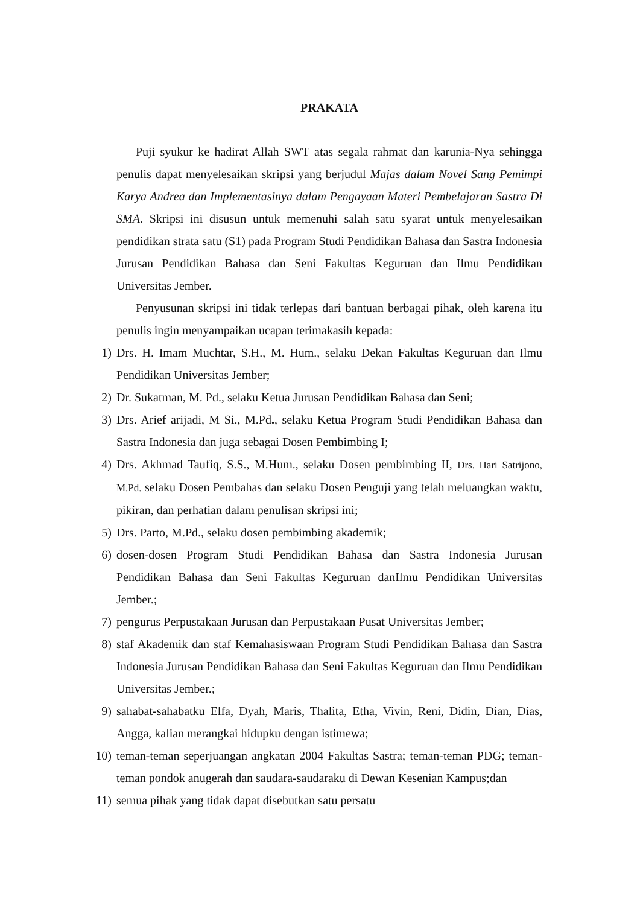PRAKATA
Puji syukur ke hadirat Allah SWT atas segala rahmat dan karunia-Nya sehingga penulis dapat menyelesaikan skripsi yang berjudul Majas dalam Novel Sang Pemimpi Karya Andrea dan Implementasinya dalam Pengayaan Materi Pembelajaran Sastra Di SMA. Skripsi ini disusun untuk memenuhi salah satu syarat untuk menyelesaikan pendidikan strata satu (S1) pada Program Studi Pendidikan Bahasa dan Sastra Indonesia Jurusan Pendidikan Bahasa dan Seni Fakultas Keguruan dan Ilmu Pendidikan Universitas Jember.
Penyusunan skripsi ini tidak terlepas dari bantuan berbagai pihak, oleh karena itu penulis ingin menyampaikan ucapan terimakasih kepada:
1) Drs. H. Imam Muchtar, S.H., M. Hum., selaku Dekan Fakultas Keguruan dan Ilmu Pendidikan Universitas Jember;
2) Dr. Sukatman, M. Pd., selaku Ketua Jurusan Pendidikan Bahasa dan Seni;
3) Drs. Arief arijadi, M Si., M.Pd., selaku Ketua Program Studi Pendidikan Bahasa dan Sastra Indonesia dan juga sebagai Dosen Pembimbing I;
4) Drs. Akhmad Taufiq, S.S., M.Hum., selaku Dosen pembimbing II, Drs. Hari Satrijono, M.Pd. selaku Dosen Pembahas dan selaku Dosen Penguji yang telah meluangkan waktu, pikiran, dan perhatian dalam penulisan skripsi ini;
5) Drs. Parto, M.Pd., selaku dosen pembimbing akademik;
6) dosen-dosen Program Studi Pendidikan Bahasa dan Sastra Indonesia Jurusan Pendidikan Bahasa dan Seni Fakultas Keguruan danIlmu Pendidikan Universitas Jember.;
7) pengurus Perpustakaan Jurusan dan Perpustakaan Pusat Universitas Jember;
8) staf Akademik dan staf Kemahasiswaan Program Studi Pendidikan Bahasa dan Sastra Indonesia Jurusan Pendidikan Bahasa dan Seni Fakultas Keguruan dan Ilmu Pendidikan Universitas Jember.;
9) sahabat-sahabatku Elfa, Dyah, Maris, Thalita, Etha, Vivin, Reni, Didin, Dian, Dias, Angga, kalian merangkai hidupku dengan istimewa;
10) teman-teman seperjuangan angkatan 2004 Fakultas Sastra; teman-teman PDG; teman-teman pondok anugerah dan saudara-saudaraku di Dewan Kesenian Kampus;dan
11) semua pihak yang tidak dapat disebutkan satu persatu